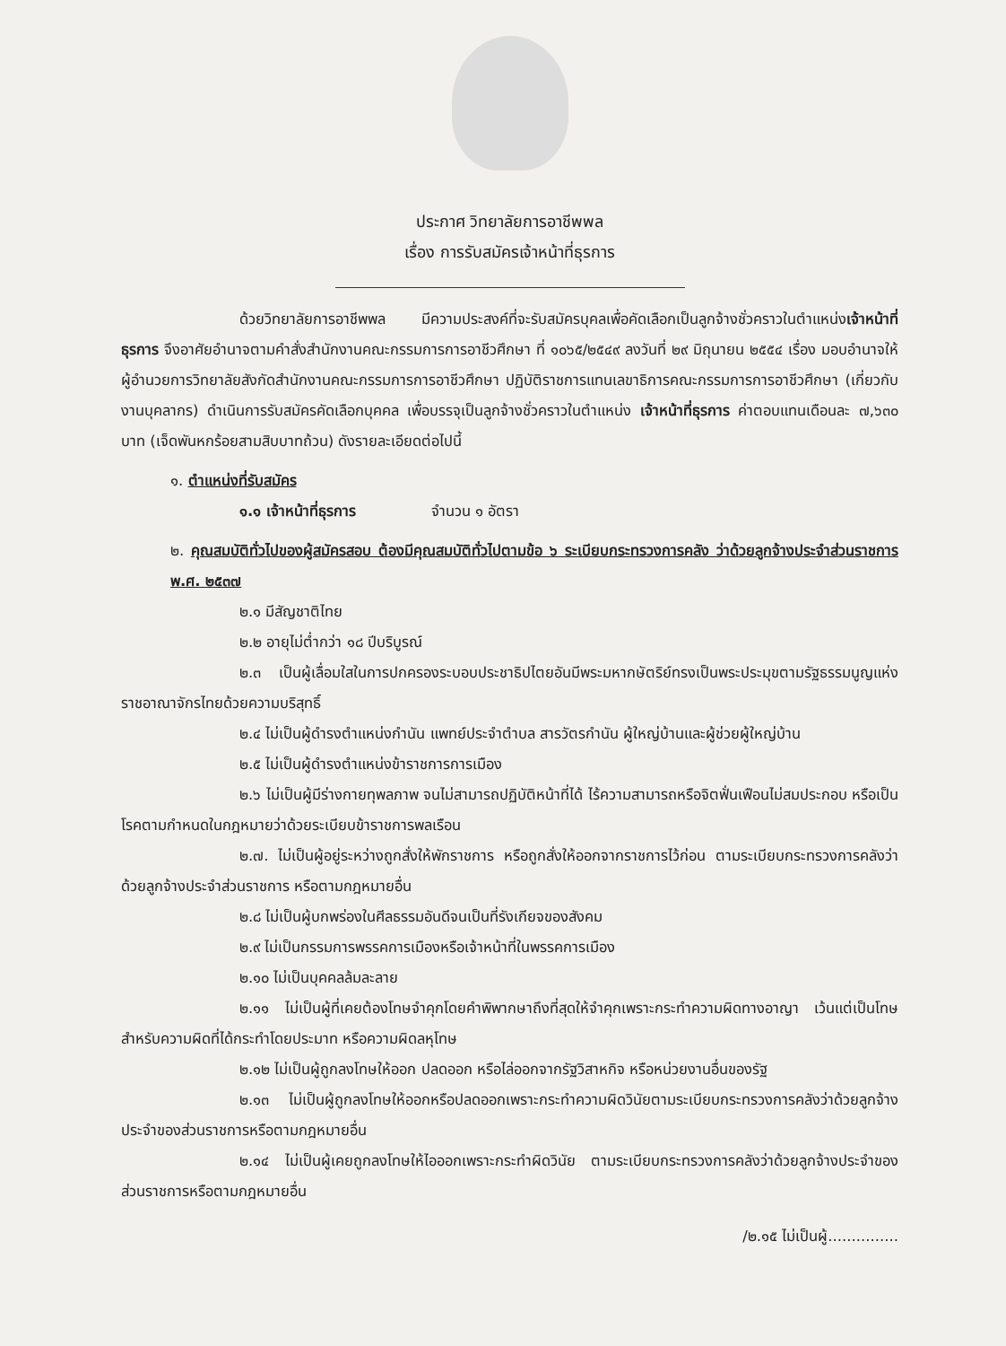ประกาศ วิทยาลัยการอาชีพพล
เรื่อง การรับสมัครเจ้าหน้าที่ธุรการ
ด้วยวิทยาลัยการอาชีพพล มีความประสงค์ที่จะรับสมัครบุคลเพื่อคัดเลือกเป็นลูกจ้างชั่วคราวในตำแหน่งเจ้าหน้าที่ธุรการ จึงอาศัยอำนาจตามคำสั่งสำนักงานคณะกรรมการการอาชีวศึกษา ที่ ๑๐๖๕/๒๕๔๙ ลงวันที่ ๒๙ มิถุนายน ๒๕๕๔ เรื่อง มอบอำนาจให้ผู้อำนวยการวิทยาลัยสังกัดสำนักงานคณะกรรมการการอาชีวศึกษา ปฏิบัติราชการแทนเลขาธิการคณะกรรมการการอาชีวศึกษา (เกี่ยวกับงานบุคลากร) ดำเนินการรับสมัครคัดเลือกบุคคล เพื่อบรรจุเป็นลูกจ้างชั่วคราวในตำแหน่ง เจ้าหน้าที่ธุรการ ค่าตอบแทนเดือนละ ๗,๖๓๐ บาท (เจ็ดพันหกร้อยสามสิบบาทถ้วน) ดังรายละเอียดต่อไปนี้
๑. ตำแหน่งที่รับสมัคร
๑.๑ เจ้าหน้าที่ธุรการ จำนวน ๑ อัตรา
๒. คุณสมบัติทั่วไปของผู้สมัครสอบ ต้องมีคุณสมบัติทั่วไปตามข้อ ๖ ระเบียบกระทรวงการคลัง ว่าด้วยลูกจ้างประจำส่วนราชการ พ.ศ. ๒๕๓๗
๒.๑ มีสัญชาติไทย
๒.๒ อายุไม่ต่ำกว่า ๑๘ ปีบริบูรณ์
๒.๓ เป็นผู้เลื่อมใสในการปกครองระบอบประชาธิปไตยอันมีพระมหากษัตริย์ทรงเป็นพระประมุขตามรัฐธรรมนูญแห่งราชอาณาจักรไทยด้วยความบริสุทธิ์
๒.๔ ไม่เป็นผู้ดำรงตำแหน่งกำนัน แพทย์ประจำตำบล สารวัตรกำนัน ผู้ใหญ่บ้านและผู้ช่วยผู้ใหญ่บ้าน
๒.๕ ไม่เป็นผู้ดำรงตำแหน่งข้าราชการการเมือง
๒.๖ ไม่เป็นผู้มีร่างกายทุพลภาพ จนไม่สามารถปฏิบัติหน้าที่ได้ ไร้ความสามารถหรือจิตฟั่นเฟือนไม่สมประกอบ หรือเป็นโรคตามกำหนดในกฎหมายว่าด้วยระเบียบข้าราชการพลเรือน
๒.๗. ไม่เป็นผู้อยู่ระหว่างถูกสั่งให้พักราชการ หรือถูกสั่งให้ออกจากราชการไว้ก่อน ตามระเบียบกระทรวงการคลังว่าด้วยลูกจ้างประจำส่วนราชการ หรือตามกฎหมายอื่น
๒.๘ ไม่เป็นผู้บกพร่องในศีลธรรมอันดีจนเป็นที่รังเกียจของสังคม
๒.๙ ไม่เป็นกรรมการพรรคการเมืองหรือเจ้าหน้าที่ในพรรคการเมือง
๒.๑๐ ไม่เป็นบุคคลล้มละลาย
๒.๑๑ ไม่เป็นผู้ที่เคยต้องโทษจำคุกโดยคำพิพากษาถึงที่สุดให้จำคุกเพราะกระทำความผิดทางอาญา เว้นแต่เป็นโทษสำหรับความผิดที่ได้กระทำโดยประมาท หรือความผิดลหุโทษ
๒.๑๒ ไม่เป็นผู้ถูกลงโทษให้ออก ปลดออก หรือไล่ออกจากรัฐวิสาหกิจ หรือหน่วยงานอื่นของรัฐ
๒.๑๓ ไม่เป็นผู้ถูกลงโทษให้ออกหรือปลดออกเพราะกระทำความผิดวินัยตามระเบียบกระทรวงการคลังว่าด้วยลูกจ้างประจำของส่วนราชการหรือตามกฎหมายอื่น
๒.๑๔ ไม่เป็นผู้เคยถูกลงโทษให้ไอออกเพราะกระทำผิดวินัย ตามระเบียบกระทรวงการคลังว่าด้วยลูกจ้างประจำของส่วนราชการหรือตามกฎหมายอื่น
/๒.๑๕ ไม่เป็นผู้...............